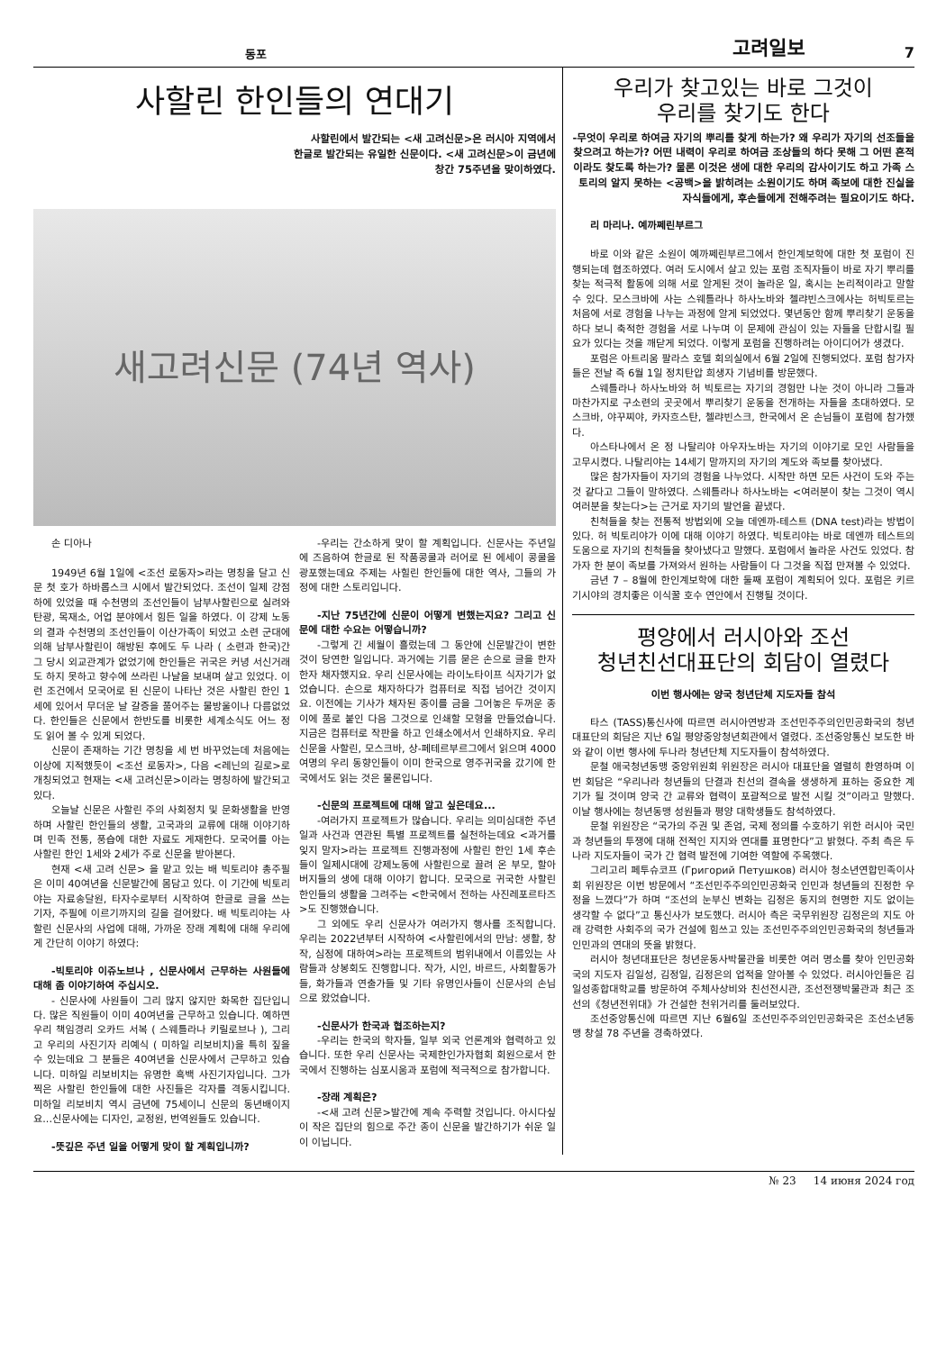동포 고려일보 7
사할린 한인들의 연대기
사할린에서 발간되는 <새 고려신문>은 러시아 지역에서
한글로 발간되는 유일한 신문이다. <새 고려신문>이 금년에
창간 75주년을 맞이하였다.
새고려신문 (74년 역사)
손 디아나
1949년 6월 1일에 <조선 로동자>라는 명칭을 달고 신문 첫 호가 하바롭스크 시에서 발간되었다. 조선이 일제 강점하에 있었을 때 수천명의 조선인들이 남부사할린으로 실려와 탄광, 목재소, 어업 분야에서 힘든 일을 하였다. 이 강제 노동의 결과 수천명의 조선인들이 이산가족이 되었고 소련 군대에 의해 남부사할린이 해방된 후에도 두 나라 ( 소련과 한국)간 그 당시 외교관계가 없었기에 한인들은 귀국은 커녕 서신거래도 하지 못하고 향수에 쓰라린 나날을 보내며 살고 있었다. 이런 조건에서 모국어로 된 신문이 나타난 것은 사할린 한인 1세에 있어서 무더운 날 갈증을 풀어주는 물방울이나 다름없었다. 한인들은 신문에서 한반도를 비롯한 세계소식도 어느 정도 읽어 볼 수 있게 되었다.
신문이 존재하는 기간 명칭을 세 번 바꾸었는데 처음에는 이상에 지적했듯이 <조선 로동자>, 다음 <레닌의 길로>로 개칭되었고 현재는 <새 고려신문>이라는 명칭하에 발간되고 있다.
오늘날 신문은 사할린 주의 사회정치 및 문화생활을 반영하며 사할린 한인들의 생활, 고국과의 교류에 대해 이야기하며 민족 전통, 풍습에 대한 자료도 게재한다. 모국어를 아는 사할린 한인 1세와 2세가 주로 신문을 받아본다.
현재 <새 고려 신문> 을 맡고 있는 배 빅토리야 총주필은 이미 40여년을 신문발간에 몸담고 있다. 이 기간에 빅토리야는 자료송달원, 타자수로부터 시작하여 한글로 글을 쓰는 기자, 주필에 이르기까지의 길을 걸어왔다. 배 빅토리야는 사할린 신문사의 사업에 대해, 가까운 장래 계획에 대해 우리에게 간단히 이야기 하였다:
-빅토리야 이쥬노브나 , 신문사에서 근무하는 사원들에 대해 좀 이야기하여 주십시오.
- 신문사에 사원들이 그리 많지 않지만 화목한 집단입니다. 많은 직원들이 이미 40여년을 근무하고 있습니다. 예하면 우리 책임경리 오카드 서복 ( 스웨틀라나 키릴로브나 ), 그리고 우리의 사진기자 리예식 ( 미하일 리보비치)을 특히 짚을 수 있는데요 그 분들은 40여년을 신문사에서 근무하고 있습니다. 미하일 리보비치는 유명한 흑백 사진기자입니다. 그가 찍은 사할린 한인들에 대한 사진들은 각자를 격동시킵니다. 미하일 리보비치 역시 금년에 75세이니 신문의 동년배이지요...신문사에는 디자인, 교정원, 번역원들도 있습니다.
-뜻깊은 주년 일을 어떻게 맞이 할 계획입니까?
-우리는 간소하게 맞이 할 계획입니다. 신문사는 주년일에 즈음하여 한글로 된 작품콩쿨과 러어로 된 에세이 콩쿨을 광포했는데요 주제는 사힐린 한인들에 대한 역사, 그들의 가정에 대한 스토리입니다.
-지난 75년간에 신문이 어떻게 변했는지요? 그리고 신문에 대한 수요는 어떻습니까?
-그렇게 긴 세월이 흘렀는데 그 동안에 신문발간이 변한 것이 당연한 일입니다. 과거에는 기름 묻은 손으로 글을 한자한자 채자했지요. 우리 신문사에는 라이노타이프 식자기가 없었습니다. 손으로 채자하다가 컴퓨터로 직접 넘어간 것이지요. 이전에는 기사가 채자된 종이를 금을 그어놓은 두꺼운 종이에 풀로 붙인 다음 그것으로 인쇄할 모형을 만들었습니다. 지금은 컴퓨터로 작판을 하고 인쇄소에서서 인쇄하지요. 우리 신문을 사할린, 모스크바, 상-페테르부르그에서 읽으며 4000여명의 우리 동향인들이 이미 한국으로 영주귀국을 갔기에 한국에서도 읽는 것은 물론입니다.
-신문의 프로젝트에 대해 알고 싶은데요...
-여러가지 프로젝트가 많습니다. 우리는 의미심대한 주년일과 사건과 연관된 특별 프로젝트를 실천하는데요 <과거를 잊지 말자>라는 프로젝트 진행과정에 사할린 한인 1세 후손들이 일제시대에 강제노동에 사할린으로 끌려 온 부모, 할아버지들의 생에 대해 이야기 합니다. 모국으로 귀국한 사할린 한인들의 생활을 그려주는 <한국에서 전하는 사진레포르타즈>도 진행했습니다.
그 외에도 우리 신문사가 여러가지 행사를 조직합니다. 우리는 2022년부터 시작하여 <사할린에서의 만남: 생활, 창작, 심정에 대하여>라는 프로젝트의 범위내에서 이름있는 사람들과 상봉회도 진행합니다. 작가, 시인, 바르드, 사회활동가들, 화가들과 연출가들 및 기타 유명인사들이 신문사의 손님으로 왔었습니다.
-신문사가 한국과 협조하는지?
-우리는 한국의 학자들, 일부 외국 언론계와 협력하고 있습니다. 또한 우리 신문사는 국제한인가자협회 회원으로서 한국에서 진행하는 심포시움과 포럼에 적극적으로 참가합니다.
-장래 계획은?
-<새 고려 신문>발간에 계속 주력할 것입니다. 아시다싶이 작은 집단의 힘으로 주간 종이 신문을 발간하기가 쉬운 일이 이닙니다.
우리가 찾고있는 바로 그것이
우리를 찾기도 한다
-무엇이 우리로 하여금 자기의 뿌리를 찾게 하는가? 왜 우리가 자기의 선조들을 찾으려고 하는가? 어떤 내력이 우리로 하여금 조상들의 하다 못해 그 어떤 흔적이라도 찾도록 하는가? 물론 이것은 생에 대한 우리의 감사이기도 하고 가족 스토리의 알지 못하는 <공백>을 밝히려는 소원이기도 하며 족보에 대한 진실을 자식들에게, 후손들에게 전해주려는 필요이기도 하다.
리 마리나. 예까쩨린부르그
바로 이와 같은 소원이 예까쩨린부르그에서 한인계보학에 대한 첫 포럼이 진행되는데 협조하였다. 여러 도시에서 살고 있는 포럼 조직자들이 바로 자기 뿌리를 찾는 적극적 활동에 의해 서로 알게된 것이 놀라운 일, 혹시는 논리적이라고 말할 수 있다. 모스크바에 사는 스웨틀라나 하사노바와 첼랴빈스크에사는 허빅토르는 처음에 서로 경험을 나누는 과정에 알게 되었었다. 몇년동안 함께 뿌리찾기 운동을 하다 보니 축적한 경험을 서로 나누며 이 문제에 관심이 있는 자들을 단합시킬 필요가 있다는 것을 깨닫게 되었다. 이렇게 포럼을 진행하려는 아이디어가 생겼다.
포럼은 아트리움 팔라스 호텔 회의실에서 6월 2일에 진행되었다. 포럼 참가자들은 전날 즉 6월 1일 정치탄압 희생자 기념비를 방문했다.
스웨틀라나 하사노바와 허 빅토르는 자기의 경험만 나눈 것이 아니라 그들과 마찬가지로 구소련의 곳곳에서 뿌리찾기 운동을 전개하는 자들을 초대하였다. 모스크바, 야꾸찌야, 카자흐스탄, 첼랴빈스크, 한국에서 온 손님들이 포럼에 참가했다.
아스타나에서 온 정 나탈리야 아우자노바는 자기의 이야기로 모인 사람들을 고무시켰다. 나탈리야는 14세기 말까지의 자기의 계도와 족보를 찾아냈다.
많은 참가자들이 자기의 경험을 나누었다. 시작만 하면 모든 사건이 도와 주는것 같다고 그들이 말하였다. 스웨틀라나 하사노바는 <여러분이 찾는 그것이 역시 여러분을 찾는다>는 근거로 자기의 발언을 끝냈다.
친척들을 찾는 전통적 방법외에 오늘 데엔까-테스트 (DNA test)라는 방법이 있다. 허 빅토리야가 이에 대해 이야기 하였다. 빅토리야는 바로 데엔까 테스트의 도움으로 자기의 친척들을 찾아냈다고 말했다. 포럼에서 놀라운 사건도 있었다. 참가자 한 분이 족보를 가져와서 원하는 사람들이 다 그것을 직접 만져볼 수 있었다.
금년 7 – 8월에 한인계보학에 대한 둘째 포럼이 계획되어 있다. 포럼은 키르기시야의 경치좋은 이식꿀 호수 연안에서 진행될 것이다.
평양에서 러시아와 조선
청년친선대표단의 회담이 열렸다
이번 행사에는 양국 청년단체 지도자들 참석
타스 (TASS)통신사에 따르면 러시아연방과 조선민주주의인민공화국의 청년대표단의 회담은 지난 6일 평양중앙청년회관에서 열렸다. 조선중앙통신 보도한 바와 같이 이번 행사에 두나라 청년단체 지도자들이 참석하였다.
문철 애국청년동맹 중앙위원회 위원장은 러시아 대표단을 열렬히 환영하며 이번 회담은 “우리나라 청년들의 단결과 친선의 결속을 생생하게 표하는 중요한 계기가 될 것이며 양국 간 교류와 협력이 포괄적으로 발전 시킬 것”이라고 말했다. 이날 행사에는 청년동맹 성원들과 평양 대학생들도 참석하였다.
문철 위원장은 “국가의 주권 및 존엄, 국제 정의를 수호하기 위한 러시아 국민과 청년들의 투쟁에 대해 전적인 지지와 연대를 표명한다”고 밝혔다. 주최 측은 두나라 지도자들이 국가 간 협력 발전에 기여한 역할에 주목했다.
그리고리 페투슈코프 (Григорий Петушков) 러시아 청소년연합민족이사회 위원장은 이번 방문에서 “조선민주주의인민공화국 인민과 청년들의 진정한 우정을 느꼈다”가 하며 “조선의 눈부신 변화는 김정은 동지의 현명한 지도 없이는 생각할 수 없다”고 통신사가 보도했다. 러시아 측은 국무위원장 김정은의 지도 아래 강력한 사회주의 국가 건설에 힘쓰고 있는 조선민주주의인민공화국의 청년들과 인민과의 연대의 뜻을 밝혔다.
러시아 청년대표단은 청년운동사박물관을 비롯한 여러 명소를 찾아 인민공화국의 지도자 김일성, 김정일, 김정은의 업적을 알아볼 수 있었다. 러시아인들은 김일성종합대학교를 방문하여 주체사상비와 친선전시관, 조선전쟁박물관과 최근 조선의《청년전위대》가 건설한 천위거리를 둘러보았다.
조선중앙통신에 따르면 지난 6월6일 조선민주주의인민공화국은 조선소년동맹 창설 78 주년을 경축하였다.
№ 23 14 июня 2024 год